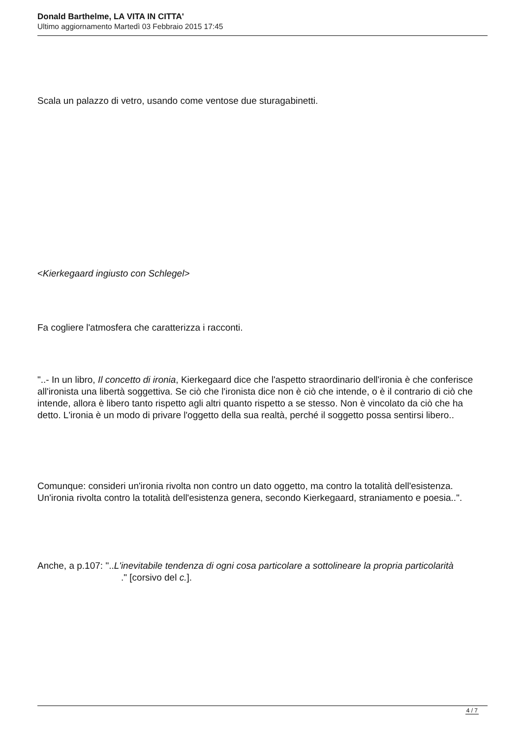Donald Barthelme, LA VITA IN CITTA'
Ultimo aggiornamento Martedì 03 Febbraio 2015 17:45
Scala un palazzo di vetro, usando come ventose due sturagabinetti.
<Kierkegaard ingiusto con Schlegel>
Fa cogliere l'atmosfera che caratterizza i racconti.
"..- In un libro, Il concetto di ironia, Kierkegaard dice che l'aspetto straordinario dell'ironia è che conferisce all'ironista una libertà soggettiva. Se ciò che l'ironista dice non è ciò che intende, o è il contrario di ciò che intende, allora è libero tanto rispetto agli altri quanto rispetto a se stesso. Non è vincolato da ciò che ha detto. L'ironia è un modo di privare l'oggetto della sua realtà, perché il soggetto possa sentirsi libero..
Comunque: consideri un'ironia rivolta non contro un dato oggetto, ma contro la totalità dell'esistenza. Un'ironia rivolta contro la totalità dell'esistenza genera, secondo Kierkegaard, straniamento e poesia..".
Anche, a p.107: "..L'inevitabile tendenza di ogni cosa particolare a sottolineare la propria particolarità ." [corsivo del c.].
4 / 7